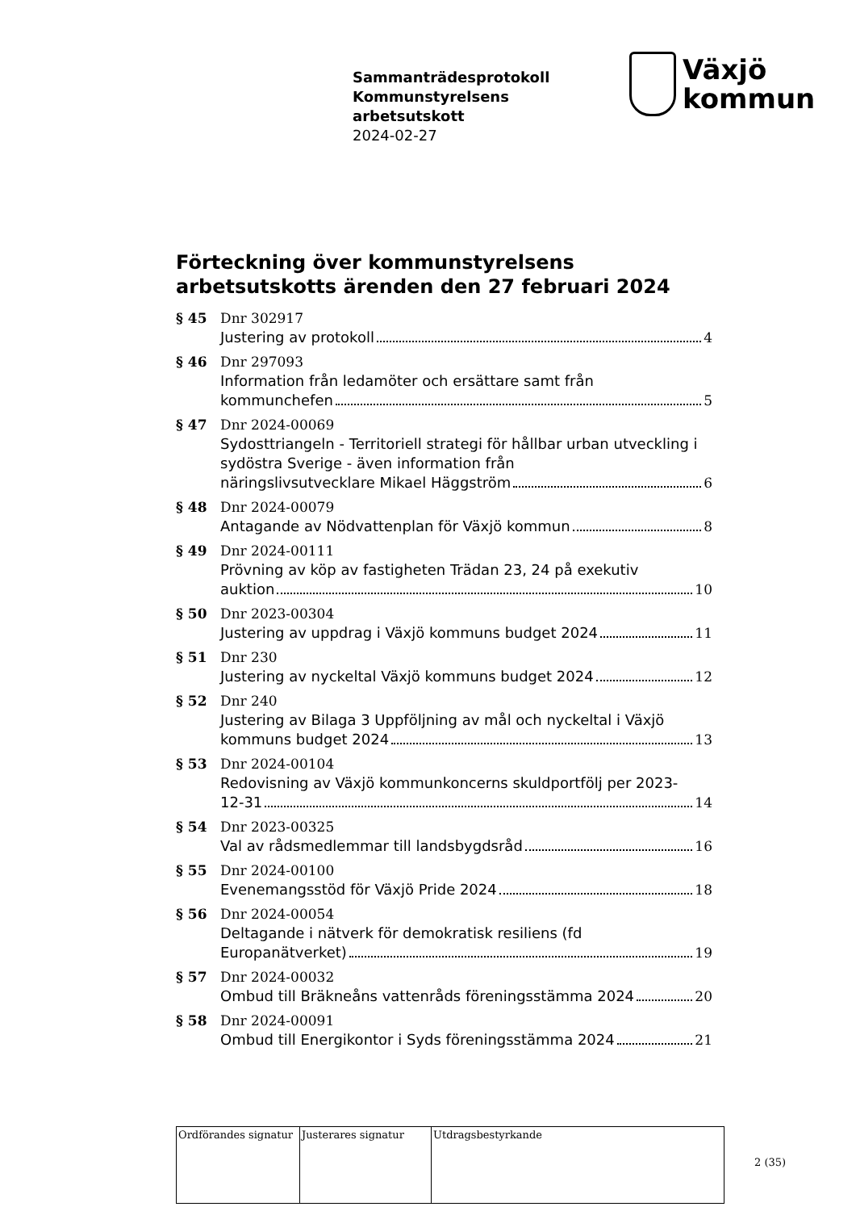Sammanträdesprotokoll
Kommunstyrelsens
arbetsutskott
2024-02-27
Växjö
kommun
Förteckning över kommunstyrelsens arbetsutskotts ärenden den 27 februari 2024
§ 45 Dnr 302917
Justering av protokoll 4
§ 46 Dnr 297093
Information från ledamöter och ersättare samt från
kommunchefen 5
§ 47 Dnr 2024-00069
Sydosttriangeln - Territoriell strategi för hållbar urban utveckling i sydöstra Sverige - även information från
näringslivsutvecklare Mikael Häggström 6
§ 48 Dnr 2024-00079
Antagande av Nödvattenplan för Växjö kommun 8
§ 49 Dnr 2024-00111
Prövning av köp av fastigheten Trädan 23, 24 på exekutiv
auktion 10
§ 50 Dnr 2023-00304
Justering av uppdrag i Växjö kommuns budget 2024 11
§ 51 Dnr 230
Justering av nyckeltal Växjö kommuns budget 2024 12
§ 52 Dnr 240
Justering av Bilaga 3 Uppföljning av mål och nyckeltal i Växjö
kommuns budget 2024 13
§ 53 Dnr 2024-00104
Redovisning av Växjö kommunkoncerns skuldportfölj per 2023-
12-31 14
§ 54 Dnr 2023-00325
Val av rådsmedlemmar till landsbygdsråd 16
§ 55 Dnr 2024-00100
Evenemangsstöd för Växjö Pride 2024 18
§ 56 Dnr 2024-00054
Deltagande i nätverk för demokratisk resiliens (fd
Europanätverket) 19
§ 57 Dnr 2024-00032
Ombud till Bräkneåns vattenråds föreningsstämma 2024 20
§ 58 Dnr 2024-00091
Ombud till Energikontor i Syds föreningsstämma 2024 21
| Ordförandes signatur | Justerares signatur | Utdragsbestyrkande |
2 (35)